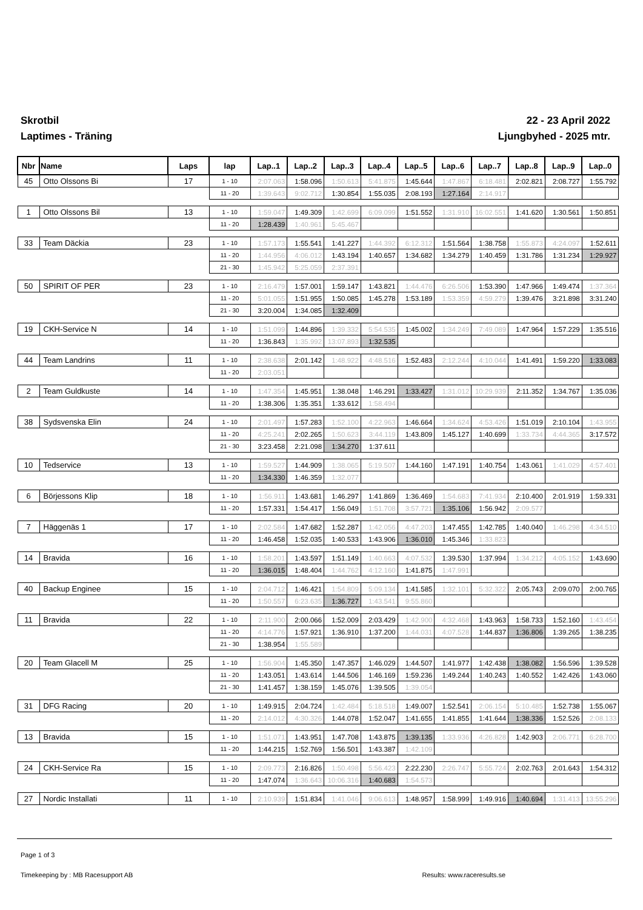Skrotbil
Laptimes - Träning
22 - 23 April 2022
Ljungbyhed - 2025 mtr.
| Nbr | Name | Laps | lap | Lap..1 | Lap..2 | Lap..3 | Lap..4 | Lap..5 | Lap..6 | Lap..7 | Lap..8 | Lap..9 | Lap..0 |
| --- | --- | --- | --- | --- | --- | --- | --- | --- | --- | --- | --- | --- | --- |
| 45 | Otto Olssons Bi | 17 | 1 - 10 | 2:07.063 | 1:58.096 | 1:50.613 | 5:41.875 | 1:45.644 | 1:47.867 | 6:18.481 | 2:02.821 | 2:08.727 | 1:55.792 |
| | | | 11 - 20 | 1:39.643 | 9:02.712 | 1:30.854 | 1:55.035 | 2:08.193 | 1:27.164 | 2:14.917 | | | |
| 1 | Otto Olssons Bil | 13 | 1 - 10 | 1:59.047 | 1:49.309 | 1:42.699 | 6:09.099 | 1:51.552 | 1:31.910 | 16:02.551 | 1:41.620 | 1:30.561 | 1:50.851 |
| | | | 11 - 20 | 1:28.439 | 1:40.961 | 5:45.467 | | | | | | | |
| 33 | Team Däckia | 23 | 1 - 10 | 1:57.173 | 1:55.541 | 1:41.227 | 1:44.392 | 6:12.312 | 1:51.564 | 1:38.758 | 1:55.873 | 4:24.097 | 1:52.611 |
| | | | 11 - 20 | 1:44.956 | 4:06.012 | 1:43.194 | 1:40.657 | 1:34.682 | 1:34.279 | 1:40.459 | 1:31.786 | 1:31.234 | 1:29.927 |
| | | | 21 - 30 | 1:45.942 | 5:25.059 | 2:37.391 | | | | | | | |
| 50 | SPIRIT OF PER | 23 | 1 - 10 | 2:16.479 | 1:57.001 | 1:59.147 | 1:43.821 | 1:44.476 | 6:26.506 | 1:53.390 | 1:47.966 | 1:49.474 | 1:37.364 |
| | | | 11 - 20 | 5:01.055 | 1:51.955 | 1:50.085 | 1:45.278 | 1:53.189 | 1:53.359 | 4:59.279 | 1:39.476 | 3:21.898 | 3:31.240 |
| | | | 21 - 30 | 3:20.004 | 1:34.085 | 1:32.409 | | | | | | | |
| 19 | CKH-Service N | 14 | 1 - 10 | 1:51.099 | 1:44.896 | 1:39.332 | 5:54.535 | 1:45.002 | 1:34.249 | 7:49.089 | 1:47.964 | 1:57.229 | 1:35.516 |
| | | | 11 - 20 | 1:36.843 | 1:35.992 | 13:07.893 | 1:32.535 | | | | | | |
| 44 | Team Landrins | 11 | 1 - 10 | 2:38.638 | 2:01.142 | 1:48.922 | 4:48.516 | 1:52.483 | 2:12.244 | 4:10.044 | 1:41.491 | 1:59.220 | 1:33.083 |
| | | | 11 - 20 | 2:03.051 | | | | | | | | | |
| 2 | Team Guldkuste | 14 | 1 - 10 | 1:47.354 | 1:45.951 | 1:38.048 | 1:46.291 | 1:33.427 | 1:31.012 | 10:29.939 | 2:11.352 | 1:34.767 | 1:35.036 |
| | | | 11 - 20 | 1:38.306 | 1:35.351 | 1:33.612 | 1:58.494 | | | | | | |
| 38 | Sydsvenska Elin | 24 | 1 - 10 | 2:01.497 | 1:57.283 | 1:52.100 | 4:22.963 | 1:46.664 | 1:34.624 | 4:53.426 | 1:51.019 | 2:10.104 | 1:43.955 |
| | | | 11 - 20 | 4:25.241 | 2:02.265 | 1:50.623 | 3:44.119 | 1:43.809 | 1:45.127 | 1:40.699 | 1:33.734 | 4:44.365 | 3:17.572 |
| | | | 21 - 30 | 3:23.458 | 2:21.098 | 1:34.270 | 1:37.611 | | | | | | |
| 10 | Tedservice | 13 | 1 - 10 | 1:59.527 | 1:44.909 | 1:38.065 | 5:19.507 | 1:44.160 | 1:47.191 | 1:40.754 | 1:43.061 | 1:41.029 | 4:57.401 |
| | | | 11 - 20 | 1:34.330 | 1:46.359 | 1:32.077 | | | | | | | |
| 6 | Börjessons Klip | 18 | 1 - 10 | 1:56.911 | 1:43.681 | 1:46.297 | 1:41.869 | 1:36.469 | 1:54.683 | 7:41.934 | 2:10.400 | 2:01.919 | 1:59.331 |
| | | | 11 - 20 | 1:57.331 | 1:54.417 | 1:56.049 | 1:51.708 | 3:57.721 | 1:35.106 | 1:56.942 | 2:09.577 | | |
| 7 | Häggenäs 1 | 17 | 1 - 10 | 2:02.584 | 1:47.682 | 1:52.287 | 1:42.056 | 4:47.203 | 1:47.455 | 1:42.785 | 1:40.040 | 1:46.298 | 4:34.510 |
| | | | 11 - 20 | 1:46.458 | 1:52.035 | 1:40.533 | 1:43.906 | 1:36.010 | 1:45.346 | 1:33.823 | | | |
| 14 | Bravida | 16 | 1 - 10 | 1:58.201 | 1:43.597 | 1:51.149 | 1:40.663 | 4:07.532 | 1:39.530 | 1:37.994 | 1:34.212 | 4:05.152 | 1:43.690 |
| | | | 11 - 20 | 1:36.015 | 1:48.404 | 1:44.762 | 4:12.160 | 1:41.875 | 1:47.991 | | | | |
| 40 | Backup Enginee | 15 | 1 - 10 | 2:04.712 | 1:46.421 | 1:54.809 | 5:09.134 | 1:41.585 | 1:32.101 | 5:32.322 | 2:05.743 | 2:09.070 | 2:00.765 |
| | | | 11 - 20 | 1:50.557 | 6:23.635 | 1:36.727 | 1:43.541 | 9:55.860 | | | | | |
| 11 | Bravida | 22 | 1 - 10 | 2:11.900 | 2:00.066 | 1:52.009 | 2:03.429 | 1:42.900 | 4:32.468 | 1:43.963 | 1:58.733 | 1:52.160 | 1:43.454 |
| | | | 11 - 20 | 4:14.776 | 1:57.921 | 1:36.910 | 1:37.200 | 1:44.031 | 4:07.528 | 1:44.837 | 1:36.806 | 1:39.265 | 1:38.235 |
| | | | 21 - 30 | 1:38.954 | 1:55.589 | | | | | | | | |
| 20 | Team Glacell M | 25 | 1 - 10 | 1:56.904 | 1:45.350 | 1:47.357 | 1:46.029 | 1:44.507 | 1:41.977 | 1:42.438 | 1:38.082 | 1:56.596 | 1:39.528 |
| | | | 11 - 20 | 1:43.051 | 1:43.614 | 1:44.506 | 1:46.169 | 1:59.236 | 1:49.244 | 1:40.243 | 1:40.552 | 1:42.426 | 1:43.060 |
| | | | 21 - 30 | 1:41.457 | 1:38.159 | 1:45.076 | 1:39.505 | 1:39.054 | | | | | |
| 31 | DFG Racing | 20 | 1 - 10 | 1:49.915 | 2:04.724 | 1:42.484 | 5:18.518 | 1:49.007 | 1:52.541 | 2:06.154 | 5:10.485 | 1:52.738 | 1:55.067 |
| | | | 11 - 20 | 2:14.012 | 4:30.326 | 1:44.078 | 1:52.047 | 1:41.655 | 1:41.855 | 1:41.644 | 1:38.336 | 1:52.526 | 2:08.133 |
| 13 | Bravida | 15 | 1 - 10 | 1:51.071 | 1:43.951 | 1:47.708 | 1:43.875 | 1:39.135 | 1:33.936 | 4:26.828 | 1:42.903 | 2:06.771 | 6:28.700 |
| | | | 11 - 20 | 1:44.215 | 1:52.769 | 1:56.501 | 1:43.387 | 1:42.109 | | | | | |
| 24 | CKH-Service Ra | 15 | 1 - 10 | 2:09.773 | 2:16.826 | 1:50.498 | 5:56.423 | 2:22.230 | 2:26.747 | 5:55.724 | 2:02.763 | 2:01.643 | 1:54.312 |
| | | | 11 - 20 | 1:47.074 | 1:36.643 | 10:06.316 | 1:40.683 | 1:54.573 | | | | | |
| 27 | Nordic Installati | 11 | 1 - 10 | 2:10.939 | 1:51.834 | 1:41.046 | 9:06.613 | 1:48.957 | 1:58.999 | 1:49.916 | 1:40.694 | 1:31.413 | 13:55.296 |
Page 1 of 3
Timekeeping by : MB Racesupport AB Results: www.raceresults.se